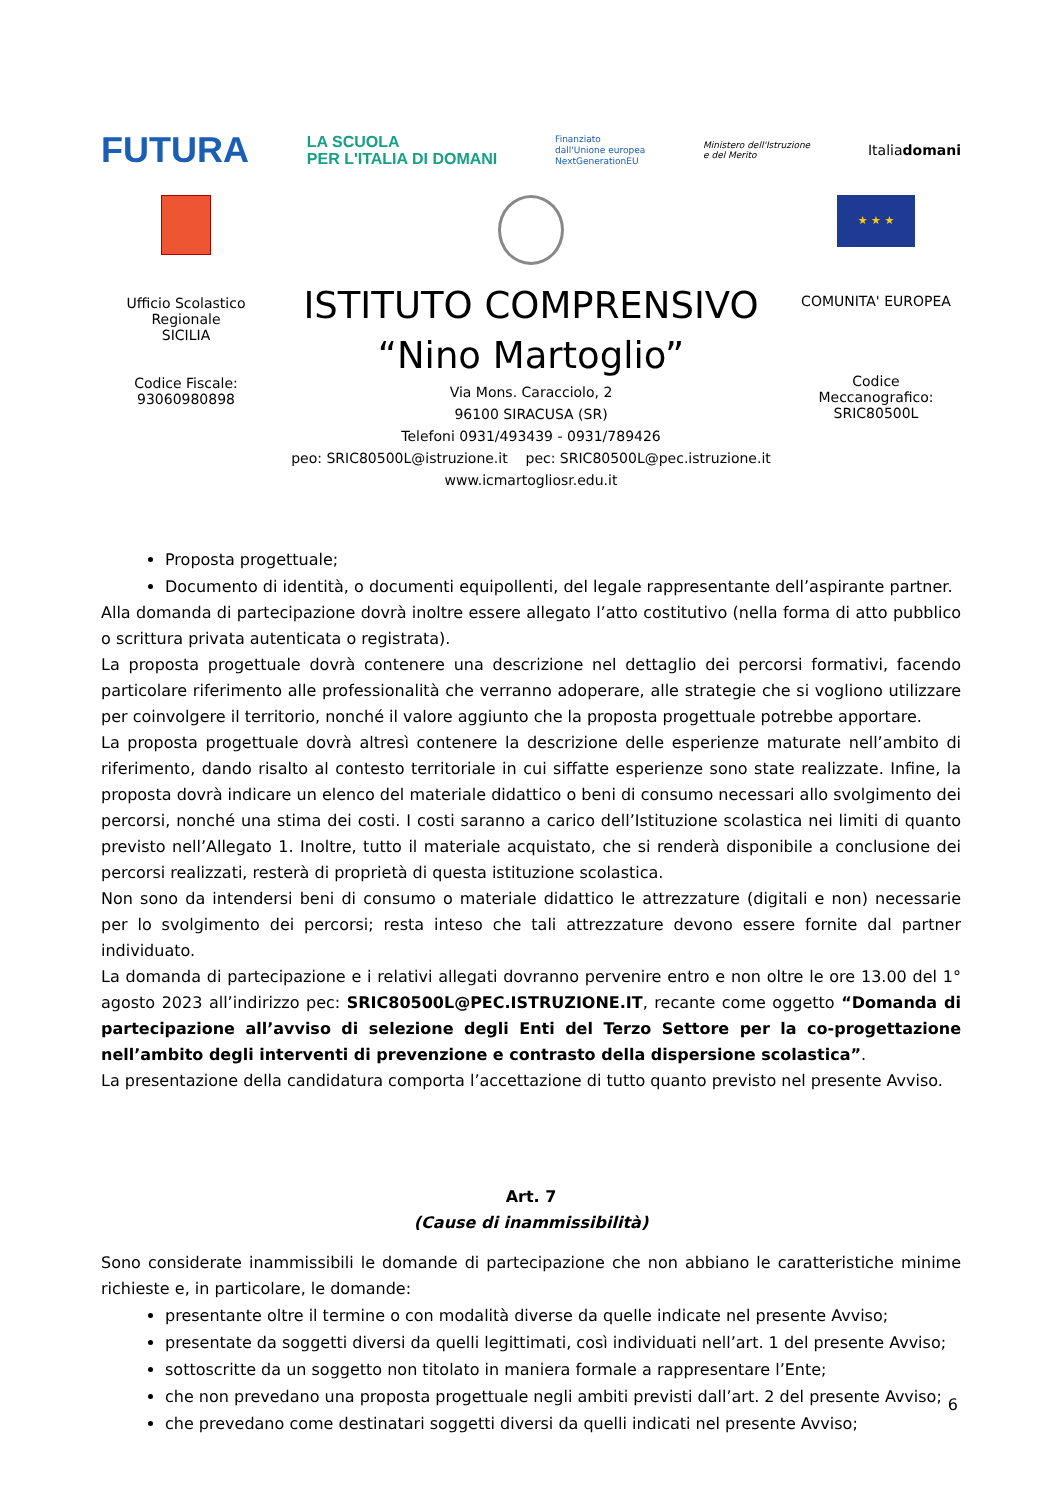FUTURA LA SCUOLA
PER L'ITALIA DI DOMANI Finanziato
dall'Unione europea
NextGenerationEU Ministero dell'Istruzione
e del Merito Italiadomani
Ufficio Scolastico
Regionale
SICILIA
Codice Fiscale:
93060980898
ISTITUTO COMPRENSIVO
“Nino Martoglio”
Via Mons. Caracciolo, 2
96100 SIRACUSA (SR)
Telefoni 0931/493439 - 0931/789426
peo: SRIC80500L@istruzione.it pec: SRIC80500L@pec.istruzione.it
www.icmartogliosr.edu.it
★ ★ ★
COMUNITA' EUROPEA
Codice
Meccanografico:
SRIC80500L
Proposta progettuale;
Documento di identità, o documenti equipollenti, del legale rappresentante dell’aspirante partner.
Alla domanda di partecipazione dovrà inoltre essere allegato l’atto costitutivo (nella forma di atto pubblico o scrittura privata autenticata o registrata).
La proposta progettuale dovrà contenere una descrizione nel dettaglio dei percorsi formativi, facendo particolare riferimento alle professionalità che verranno adoperare, alle strategie che si vogliono utilizzare per coinvolgere il territorio, nonché il valore aggiunto che la proposta progettuale potrebbe apportare.
La proposta progettuale dovrà altresì contenere la descrizione delle esperienze maturate nell’ambito di riferimento, dando risalto al contesto territoriale in cui siffatte esperienze sono state realizzate. Infine, la proposta dovrà indicare un elenco del materiale didattico o beni di consumo necessari allo svolgimento dei percorsi, nonché una stima dei costi. I costi saranno a carico dell’Istituzione scolastica nei limiti di quanto previsto nell’Allegato 1. Inoltre, tutto il materiale acquistato, che si renderà disponibile a conclusione dei percorsi realizzati, resterà di proprietà di questa istituzione scolastica.
Non sono da intendersi beni di consumo o materiale didattico le attrezzature (digitali e non) necessarie per lo svolgimento dei percorsi; resta inteso che tali attrezzature devono essere fornite dal partner individuato.
La domanda di partecipazione e i relativi allegati dovranno pervenire entro e non oltre le ore 13.00 del 1° agosto 2023 all’indirizzo pec: SRIC80500L@PEC.ISTRUZIONE.IT, recante come oggetto “Domanda di partecipazione all’avviso di selezione degli Enti del Terzo Settore per la co-progettazione nell’ambito degli interventi di prevenzione e contrasto della dispersione scolastica”.
La presentazione della candidatura comporta l’accettazione di tutto quanto previsto nel presente Avviso.
Art. 7
(Cause di inammissibilità)
Sono considerate inammissibili le domande di partecipazione che non abbiano le caratteristiche minime richieste e, in particolare, le domande:
presentante oltre il termine o con modalità diverse da quelle indicate nel presente Avviso;
presentate da soggetti diversi da quelli legittimati, così individuati nell’art. 1 del presente Avviso;
sottoscritte da un soggetto non titolato in maniera formale a rappresentare l’Ente;
che non prevedano una proposta progettuale negli ambiti previsti dall’art. 2 del presente Avviso;
che prevedano come destinatari soggetti diversi da quelli indicati nel presente Avviso;
6